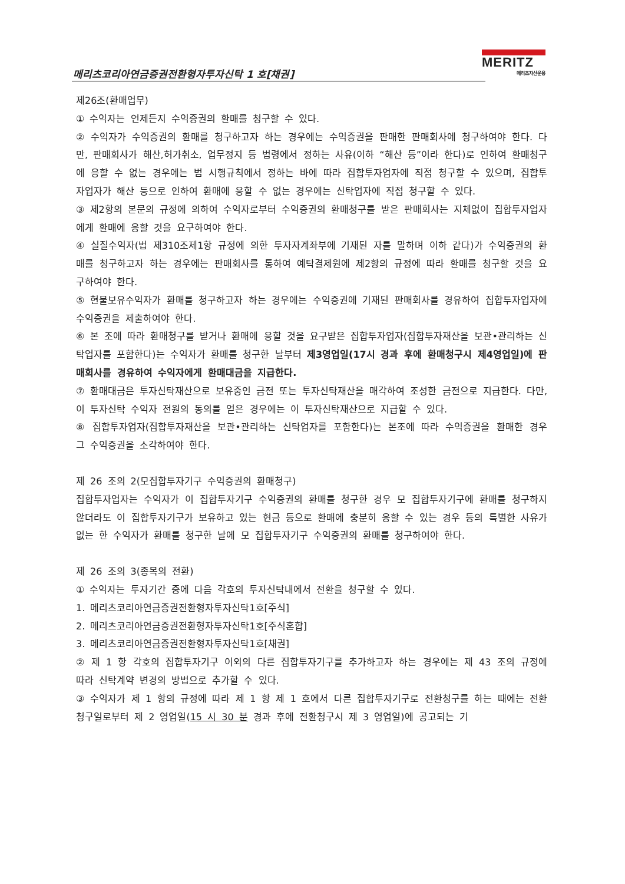메리츠코리아연금증권전환형자투자신탁 1 호[채권]
MERITZ
메리츠자산운용
제26조(환매업무)
① 수익자는 언제든지 수익증권의 환매를 청구할 수 있다.
② 수익자가 수익증권의 환매를 청구하고자 하는 경우에는 수익증권을 판매한 판매회사에 청구하여야 한다. 다만, 판매회사가 해산,허가취소, 업무정지 등 법령에서 정하는 사유(이하 “해산 등”이라 한다)로 인하여 환매청구에 응할 수 없는 경우에는 법 시행규칙에서 정하는 바에 따라 집합투자업자에 직접 청구할 수 있으며, 집합투자업자가 해산 등으로 인하여 환매에 응할 수 없는 경우에는 신탁업자에 직접 청구할 수 있다.
③ 제2항의 본문의 규정에 의하여 수익자로부터 수익증권의 환매청구를 받은 판매회사는 지체없이 집합투자업자에게 환매에 응할 것을 요구하여야 한다.
④ 실질수익자(법 제310조제1항 규정에 의한 투자자계좌부에 기재된 자를 말하며 이하 같다)가 수익증권의 환매를 청구하고자 하는 경우에는 판매회사를 통하여 예탁결제원에 제2항의 규정에 따라 환매를 청구할 것을 요구하여야 한다.
⑤ 현물보유수익자가 환매를 청구하고자 하는 경우에는 수익증권에 기재된 판매회사를 경유하여 집합투자업자에 수익증권을 제출하여야 한다.
⑥ 본 조에 따라 환매청구를 받거나 환매에 응할 것을 요구받은 집합투자업자(집합투자재산을 보관•관리하는 신탁업자를 포함한다)는 수익자가 환매를 청구한 날부터 제3영업일(17시 경과 후에 환매청구시 제4영업일)에 판매회사를 경유하여 수익자에게 환매대금을 지급한다.
⑦ 환매대금은 투자신탁재산으로 보유중인 금전 또는 투자신탁재산을 매각하여 조성한 금전으로 지급한다. 다만, 이 투자신탁 수익자 전원의 동의를 얻은 경우에는 이 투자신탁재산으로 지급할 수 있다.
⑧ 집합투자업자(집합투자재산을 보관•관리하는 신탁업자를 포함한다)는 본조에 따라 수익증권을 환매한 경우 그 수익증권을 소각하여야 한다.
제 26 조의 2(모집합투자기구 수익증권의 환매청구)
집합투자업자는 수익자가 이 집합투자기구 수익증권의 환매를 청구한 경우 모 집합투자기구에 환매를 청구하지 않더라도 이 집합투자기구가 보유하고 있는 현금 등으로 환매에 충분히 응할 수 있는 경우 등의 특별한 사유가 없는 한 수익자가 환매를 청구한 날에 모 집합투자기구 수익증권의 환매를 청구하여야 한다.
제 26 조의 3(종목의 전환)
① 수익자는 투자기간 중에 다음 각호의 투자신탁내에서 전환을 청구할 수 있다.
1. 메리츠코리아연금증권전환형자투자신탁1호[주식]
2. 메리츠코리아연금증권전환형자투자신탁1호[주식혼합]
3. 메리츠코리아연금증권전환형자투자신탁1호[채권]
② 제 1 항 각호의 집합투자기구 이외의 다른 집합투자기구를 추가하고자 하는 경우에는 제 43 조의 규정에 따라 신탁계약 변경의 방법으로 추가할 수 있다.
③ 수익자가 제 1 항의 규정에 따라 제 1 항 제 1 호에서 다른 집합투자기구로 전환청구를 하는 때에는 전환청구일로부터 제 2 영업일(15 시 30 분 경과 후에 전환청구시 제 3 영업일)에 공고되는 기